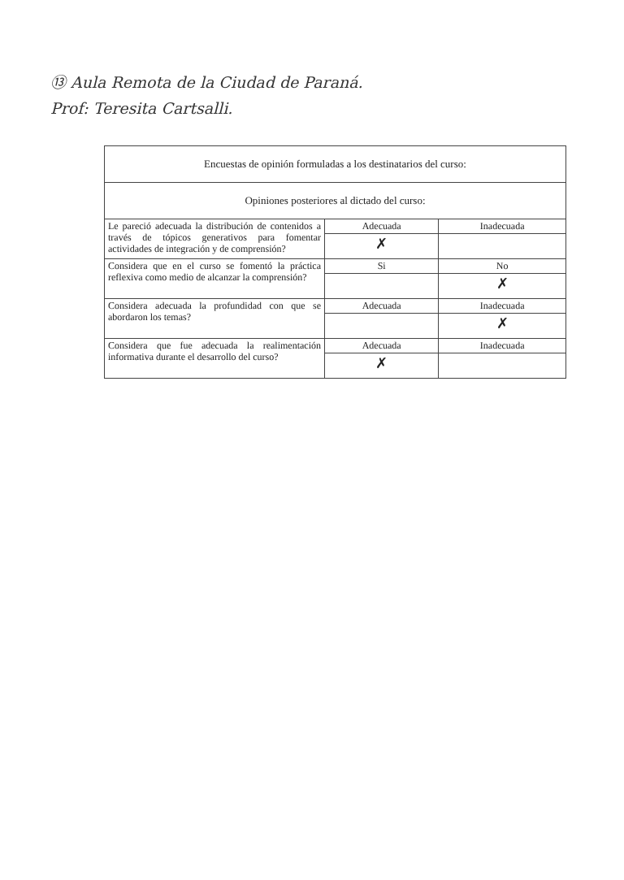⑬ Aula Remota de la Ciudad de Paraná.
Prof: Teresita Cartsalli.
| Encuestas de opinión formuladas a los destinatarios del curso: | | |
| Opiniones posteriores al dictado del curso: | | |
| Le pareció adecuada la distribución de contenidos a través de tópicos generativos para fomentar actividades de integración y de comprensión? | Adecuada | Inadecuada |
| | ✗ | |
| Considera que en el curso se fomentó la práctica reflexiva como medio de alcanzar la comprensión? | Si | No |
| | | ✗ |
| Considera adecuada la profundidad con que se abordaron los temas? | Adecuada | Inadecuada |
| | | ✗ |
| Considera que fue adecuada la realimentación informativa durante el desarrollo del curso? | Adecuada | Inadecuada |
| | ✗ | |